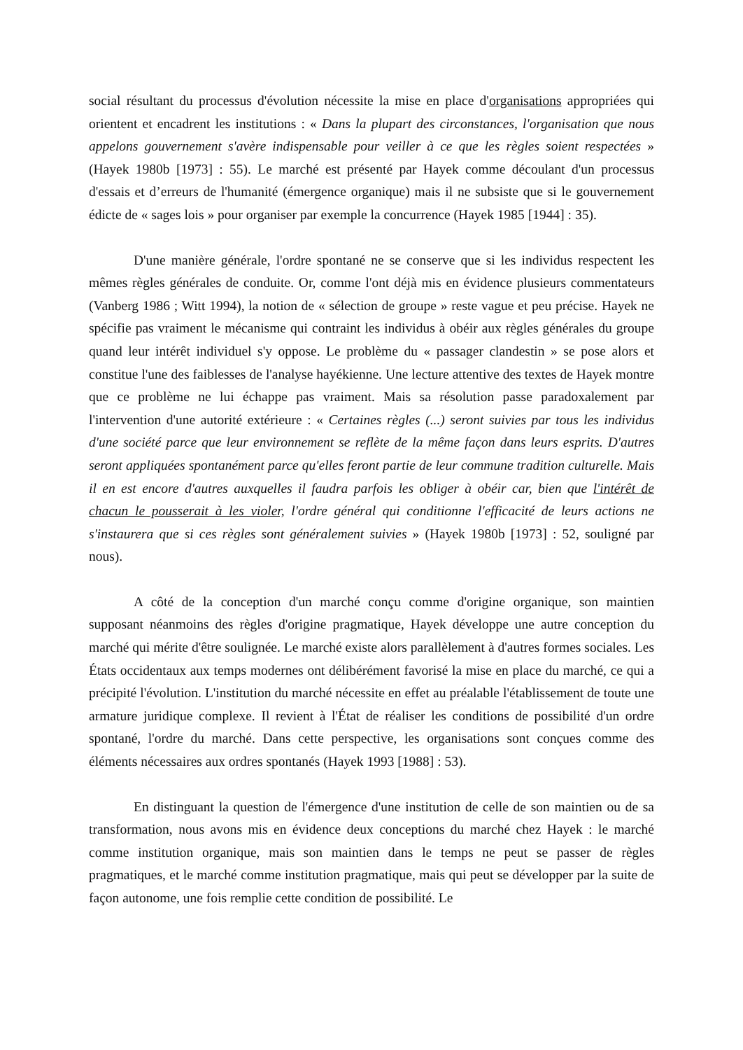social résultant du processus d'évolution nécessite la mise en place d'organisations appropriées qui orientent et encadrent les institutions : « Dans la plupart des circonstances, l'organisation que nous appelons gouvernement s'avère indispensable pour veiller à ce que les règles soient respectées » (Hayek 1980b [1973] : 55). Le marché est présenté par Hayek comme découlant d'un processus d'essais et d’erreurs de l'humanité (émergence organique) mais il ne subsiste que si le gouvernement édicte de « sages lois » pour organiser par exemple la concurrence (Hayek 1985 [1944] : 35).
D'une manière générale, l'ordre spontané ne se conserve que si les individus respectent les mêmes règles générales de conduite. Or, comme l'ont déjà mis en évidence plusieurs commentateurs (Vanberg 1986 ; Witt 1994), la notion de « sélection de groupe » reste vague et peu précise. Hayek ne spécifie pas vraiment le mécanisme qui contraint les individus à obéir aux règles générales du groupe quand leur intérêt individuel s'y oppose. Le problème du « passager clandestin » se pose alors et constitue l'une des faiblesses de l'analyse hayékienne. Une lecture attentive des textes de Hayek montre que ce problème ne lui échappe pas vraiment. Mais sa résolution passe paradoxalement par l'intervention d'une autorité extérieure : « Certaines règles (...) seront suivies par tous les individus d'une société parce que leur environnement se reflète de la même façon dans leurs esprits. D'autres seront appliquées spontanément parce qu'elles feront partie de leur commune tradition culturelle. Mais il en est encore d'autres auxquelles il faudra parfois les obliger à obéir car, bien que l'intérêt de chacun le pousserait à les violer, l'ordre général qui conditionne l'efficacité de leurs actions ne s'instaurera que si ces règles sont généralement suivies » (Hayek 1980b [1973] : 52, souligné par nous).
A côté de la conception d'un marché conçu comme d'origine organique, son maintien supposant néanmoins des règles d'origine pragmatique, Hayek développe une autre conception du marché qui mérite d'être soulignée. Le marché existe alors parallèlement à d'autres formes sociales. Les États occidentaux aux temps modernes ont délibérément favorisé la mise en place du marché, ce qui a précipité l'évolution. L'institution du marché nécessite en effet au préalable l'établissement de toute une armature juridique complexe. Il revient à l'État de réaliser les conditions de possibilité d'un ordre spontané, l'ordre du marché. Dans cette perspective, les organisations sont conçues comme des éléments nécessaires aux ordres spontanés (Hayek 1993 [1988] : 53).
En distinguant la question de l'émergence d'une institution de celle de son maintien ou de sa transformation, nous avons mis en évidence deux conceptions du marché chez Hayek : le marché comme institution organique, mais son maintien dans le temps ne peut se passer de règles pragmatiques, et le marché comme institution pragmatique, mais qui peut se développer par la suite de façon autonome, une fois remplie cette condition de possibilité. Le